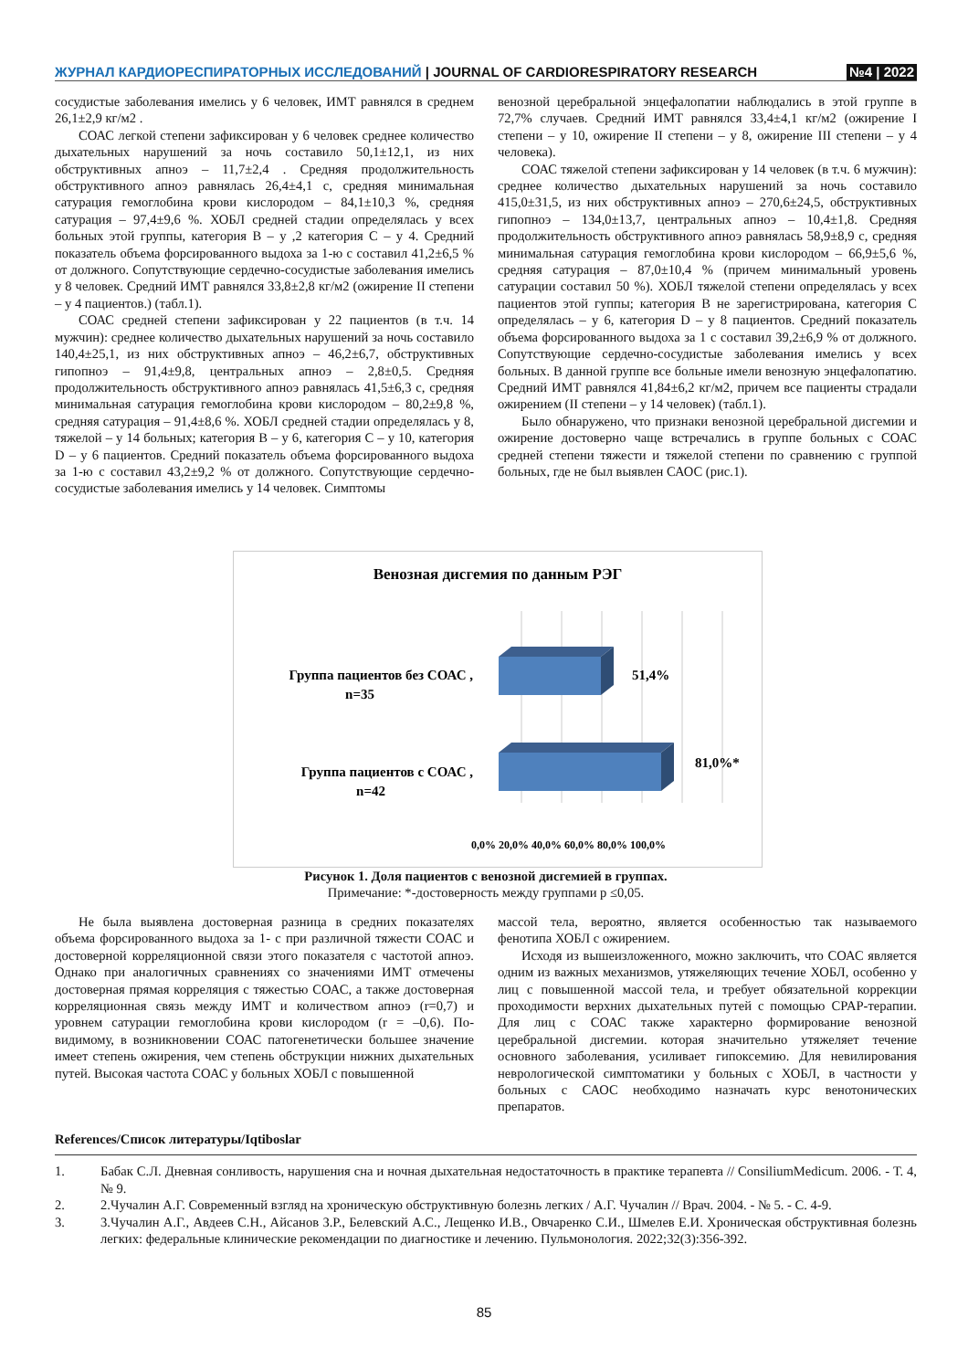ЖУРНАЛ КАРДИОРЕСПИРАТОРНЫХ ИССЛЕДОВАНИЙ | JOURNAL OF CARDIORESPIRATORY RESEARCH
№4 | 2022
сосудистые заболевания имелись у 6 человек, ИМТ равнялся в среднем 26,1±2,9 кг/м2 .
СОАС легкой степени зафиксирован у 6 человек среднее количество дыхательных нарушений за ночь составило 50,1±12,1, из них обструктивных апноэ – 11,7±2,4 . Средняя продолжительность обструктивного апноэ равнялась 26,4±4,1 с, средняя минимальная сатурация гемоглобина крови кислородом – 84,1±10,3 %, средняя сатурация – 97,4±9,6 %. ХОБЛ средней стадии определялась у всех больных этой группы, категория В – у ,2 категория С – у 4. Средний показатель объема форсированного выдоха за 1-ю с составил 41,2±6,5 % от должного. Сопутствующие сердечно-сосудистые заболевания имелись у 8 человек. Средний ИМТ равнялся 33,8±2,8 кг/м2 (ожирение II степени – у 4 пациентов.) (табл.1).
СОАС средней степени зафиксирован у 22 пациентов (в т.ч. 14 мужчин): среднее количество дыхательных нарушений за ночь составило 140,4±25,1, из них обструктивных апноэ – 46,2±6,7, обструктивных гипопноэ – 91,4±9,8, центральных апноэ – 2,8±0,5. Средняя продолжительность обструктивного апноэ равнялась 41,5±6,3 с, средняя минимальная сатурация гемоглобина крови кислородом – 80,2±9,8 %, средняя сатурация – 91,4±8,6 %. ХОБЛ средней стадии определялась у 8, тяжелой – у 14 больных; категория В – у 6, категория С – у 10, категория D – у 6 пациентов. Средний показатель объема форсированного выдоха за 1-ю с составил 43,2±9,2 % от должного. Сопутствующие сердечно-сосудистые заболевания имелись у 14 человек. Симптомы
венозной церебральной энцефалопатии наблюдались в этой группе в 72,7% случаев. Средний ИМТ равнялся 33,4±4,1 кг/м2 (ожирение I степени – у 10, ожирение II степени – у 8, ожирение III степени – у 4 человека).
СОАС тяжелой степени зафиксирован у 14 человек (в т.ч. 6 мужчин): среднее количество дыхательных нарушений за ночь составило 415,0±31,5, из них обструктивных апноэ – 270,6±24,5, обструктивных гипопноэ – 134,0±13,7, центральных апноэ – 10,4±1,8. Средняя продолжительность обструктивного апноэ равнялась 58,9±8,9 с, средняя минимальная сатурация гемоглобина крови кислородом – 66,9±5,6 %, средняя сатурация – 87,0±10,4 % (причем минимальный уровень сатурации составил 50 %). ХОБЛ тяжелой степени определялась у всех пациентов этой гуппы; категория В не зарегистрирована, категория С определялась – у 6, категория D – у 8 пациентов. Средний показатель объема форсированного выдоха за 1 с составил 39,2±6,9 % от должного. Сопутствующие сердечно-сосудистые заболевания имелись у всех больных. В данной группе все больные имели венозную энцефалопатию. Средний ИМТ равнялся 41,84±6,2 кг/м2, причем все пациенты страдали ожирением (II степени – у 14 человек) (табл.1).
Было обнаружено, что признаки венозной церебральной дисгемии и ожирение достоверно чаще встречались в группе больных с СОАС средней степени тяжести и тяжелой степени по сравнению с группой больных, где не был выявлен САОС (рис.1).
Венозная дисгемия по данным РЭГ
Группа пациентов без СОАС ,
n=35
Группа пациентов с СОАС ,
n=42
51,4%
81,0%*
0,0% 20,0% 40,0% 60,0% 80,0% 100,0%
Рисунок 1. Доля пациентов с венозной дисгемией в группах.
Примечание: *-достоверность между группами р ≤0,05.
Не была выявлена достоверная разница в средних показателях объема форсированного выдоха за 1- с при различной тяжести СОАС и достоверной корреляционной связи этого показателя с частотой апноэ. Однако при аналогичных сравнениях со значениями ИМТ отмечены достоверная прямая корреляция с тяжестью СОАС, а также достоверная корреляционная связь между ИМТ и количеством апноэ (r=0,7) и уровнем сатурации гемоглобина крови кислородом (r = –0,6). По- видимому, в возникновении СОАС патогенетически большее значение имеет степень ожирения, чем степень обструкции нижних дыхательных путей. Высокая частота СОАС у больных ХОБЛ с повышенной
массой тела, вероятно, является особенностью так называемого фенотипа ХОБЛ с ожирением.
Исходя из вышеизложенного, можно заключить, что СОАС является одним из важных механизмов, утяжеляющих течение ХОБЛ, особенно у лиц с повышенной массой тела, и требует обязательной коррекции проходимости верхних дыхательных путей с помощью CPAP-терапии. Для лиц с СОАС также характерно формирование венозной церебральной дисгемии. которая значительно утяжеляет течение основного заболевания, усиливает гипоксемию. Для невилирования неврологической симптоматики у больных с ХОБЛ, в частности у больных с САОС необходимо назначать курс венотонических препаратов.
References/Список литературы/Iqtiboslar
1. Бабак С.Л. Дневная сонливость, нарушения сна и ночная дыхательная недостаточность в практике терапевта // ConsiliumMedicum. 2006. - Т. 4, № 9.
2. 2.Чучалин А.Г. Современный взгляд на хроническую обструктивную болезнь легких / А.Г. Чучалин // Врач. 2004. - № 5. - С. 4-9.
3. 3.Чучалин А.Г., Авдеев С.Н., Айсанов З.Р., Белевский А.С., Лещенко И.В., Овчаренко С.И., Шмелев Е.И. Хроническая обструктивная болезнь легких: федеральные клинические рекомендации по диагностике и лечению. Пульмонология. 2022;32(3):356-392.
85